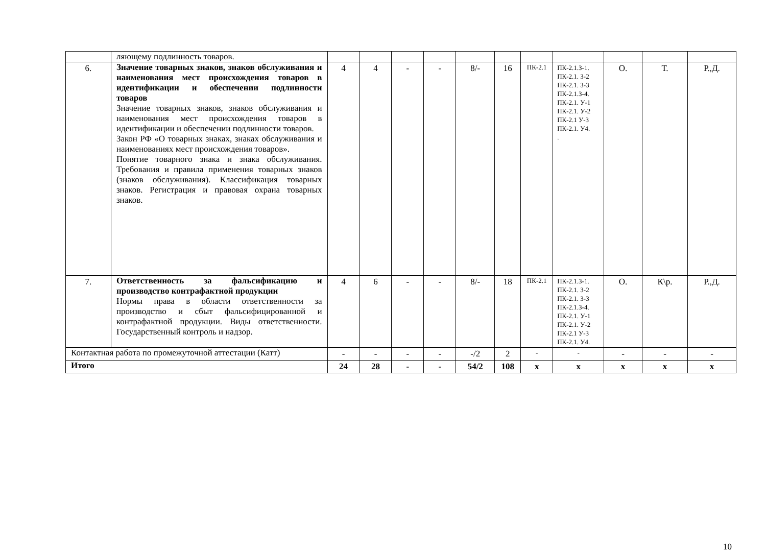| | ляющему подлинность товаров. | | | | | | | | | | | |
| 6. | Значение товарных знаков, знаков обслуживания и наименования мест происхождения товаров в идентификации и обеспечении подлинности товаров Значение товарных знаков, знаков обслуживания и наименования мест происхождения товаров в идентификации и обеспечении подлинности товаров. Закон РФ «О товарных знаках, знаках обслуживания и наименованиях мест происхождения товаров». Понятие товарного знака и знака обслуживания. Требования и правила применения товарных знаков (знаков обслуживания). Классификация товарных знаков. Регистрация и правовая охрана товарных знаков. | 4 | 4 | - | - | 8/- | 16 | ПК-2.1 | ПК-2.1.З-1. ПК-2.1. З-2 ПК-2.1. З-3 ПК-2.1.З-4. ПК-2.1. У-1 ПК-2.1. У-2 ПК-2.1 У-3 ПК-2.1. У4. . | О. | Т. | Р.,Д. |
| 7. | Ответственность за фальсификацию и производство контрафактной продукции Нормы права в области ответственности за производство и сбыт фальсифицированной и контрафактной продукции. Виды ответственности. Государственный контроль и надзор. | 4 | 6 | - | - | 8/- | 18 | ПК-2.1 | ПК-2.1.З-1. ПК-2.1. З-2 ПК-2.1. З-3 ПК-2.1.З-4. ПК-2.1. У-1 ПК-2.1. У-2 ПК-2.1 У-3 ПК-2.1. У4. | О. | К\р. | Р.,Д. |
| Контактная работа по промежуточной аттестации (Катт) | | - | - | - | - | -/2 | 2 | - | - | - | - | - |
| Итого | | 24 | 28 | - | - | 54/2 | 108 | x | x | x | x | x |
10